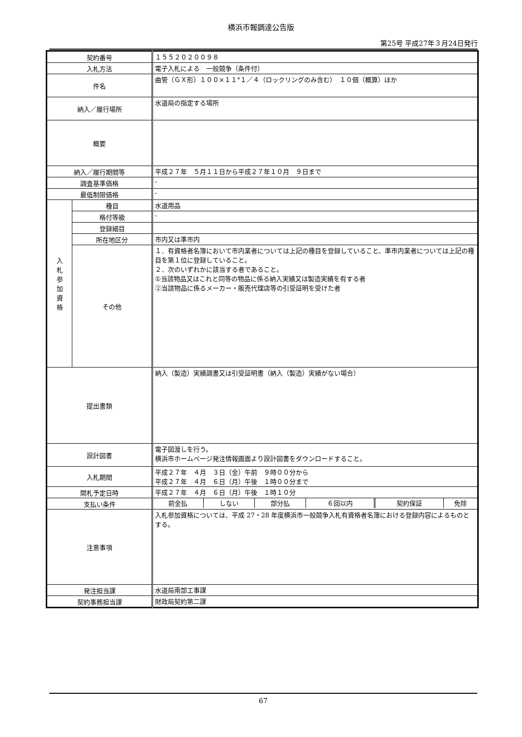横浜市報調達公告版
第25号 平成27年３月24日発行
| 契約番号 | | １５５２０２００９８ |
| 入札方法 | | 電子入札による 一般競争（条件付） |
| 件名 | | 曲管（ＧＸ形）１００×１１°１／４（ロックリングのみ含む） １０個（概算）ほか |
| 納入／履行場所 | | 水道局の指定する場所 |
| 概要 | | |
| 納入／履行期間等 | | 平成２７年 ５月１１日から平成２７年１０月 ９日まで |
| 調査基準価格 | | - |
| 最低制限価格 | | - |
| 入 札 参 加 資 格 | 種目 | 水道用品 |
| | 格付等級 | - |
| | 登録細目 | |
| | 所在地区分 | 市内又は準市内 |
| | その他 | １．有資格者名簿において市内業者については上記の種目を登録していること、準市内業者については上記の種目を第１位に登録していること。 ２．次のいずれかに該当する者であること。 ①当該物品又はこれと同等の物品に係る納入実績又は製造実績を有する者 ②当該物品に係るメーカー・販売代理店等の引受証明を受けた者 |
| 提出書類 | | 納入（製造）実績調書又は引受証明書（納入（製造）実績がない場合） |
| 設計図書 | | 電子図渡しを行う。 横浜市ホームページ発注情報画面より設計図書をダウンロードすること。 |
| 入札期間 | | 平成２７年 ４月 ３日（金）午前 ９時００分から 平成２７年 ４月 ６日（月）午後 １時００分まで |
| 開札予定日時 | | 平成２７年 ４月 ６日（月）午後 １時１０分 |
| 支払い条件 | | / 前金払 / しない / 部分払 / ６回以内 / 契約保証 / 免除 / |
| 注意事項 | | 入札参加資格については、平成 27・28 年度横浜市一般競争入札有資格者名簿における登録内容によるものとする。 |
| 発注担当課 | | 水道局南部工事課 |
| 契約事務担当課 | | 財政局契約第二課 |
67